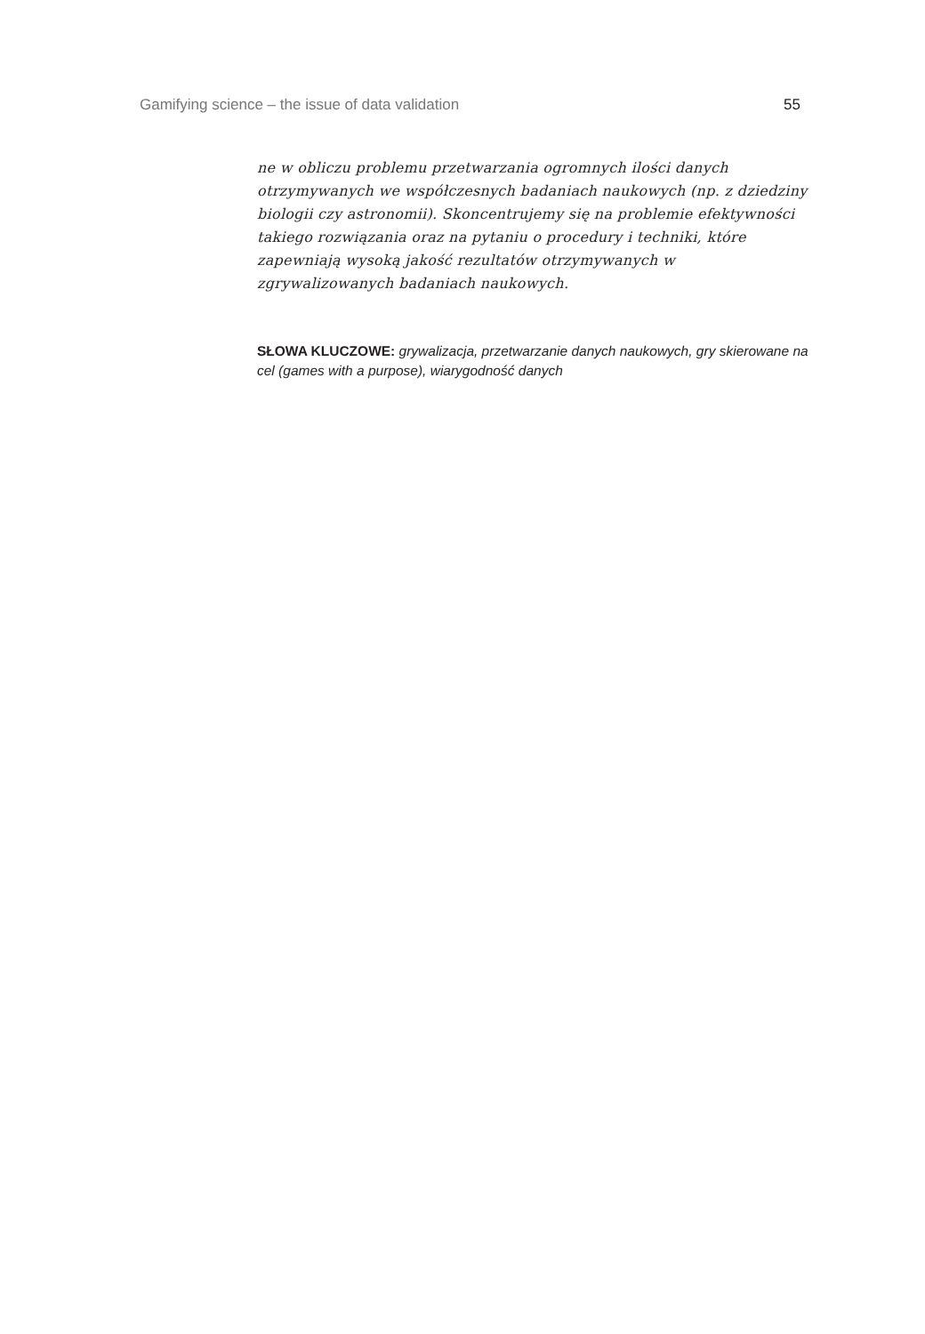Gamifying science – the issue of data validation 55
ne w obliczu problemu przetwarzania ogromnych ilości danych otrzymywanych we współczesnych badaniach naukowych (np. z dziedziny biologii czy astronomii). Skoncentrujemy się na problemie efektywności takiego rozwiązania oraz na pytaniu o procedury i techniki, które zapewniają wysoką jakość rezultatów otrzymywanych w zgrywalizowanych badaniach naukowych.
SŁOWA KLUCZOWE: grywalizacja, przetwarzanie danych naukowych, gry skierowane na cel (games with a purpose), wiarygodność danych